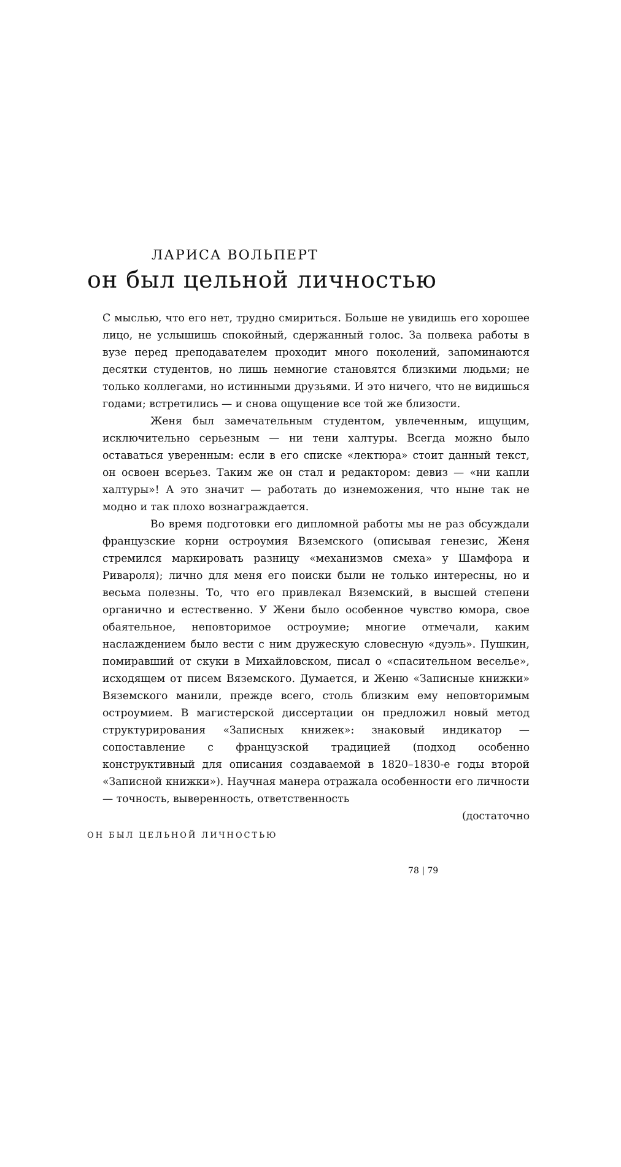ЛАРИСА ВОЛЬПЕРТ
он был цельной личностью
С мыслью, что его нет, трудно смириться. Больше не увидишь его хорошее лицо, не услышишь спокойный, сдержанный голос. За полвека работы в вузе перед преподавателем проходит много поколений, запоминаются десятки студентов, но лишь немногие становятся близкими людьми; не только коллегами, но истинными друзьями. И это ничего, что не видишься годами; встретились — и снова ощущение все той же близости.
Женя был замечательным студентом, увлеченным, ищущим, исключительно серьезным — ни тени халтуры. Всегда можно было оставаться уверенным: если в его списке «лектюра» стоит данный текст, он освоен всерьез. Таким же он стал и редактором: девиз — «ни капли халтуры»! А это значит — работать до изнеможения, что ныне так не модно и так плохо вознаграждается.
Во время подготовки его дипломной работы мы не раз обсуждали французские корни остроумия Вяземского (описывая генезис, Женя стремился маркировать разницу «механизмов смеха» у Шамфора и Ривароля); лично для меня его поиски были не только интересны, но и весьма полезны. То, что его привлекал Вяземский, в высшей степени органично и естественно. У Жени было особенное чувство юмора, свое обаятельное, неповторимое остроумие; многие отмечали, каким наслаждением было вести с ним дружескую словесную «дуэль». Пушкин, помиравший от скуки в Михайловском, писал о «спасительном веселье», исходящем от писем Вяземского. Думается, и Женю «Записные книжки» Вяземского манили, прежде всего, столь близким ему неповторимым остроумием. В магистерской диссертации он предложил новый метод структурирования «Записных книжек»: знаковый индикатор — сопоставление с французской традицией (подход особенно конструктивный для описания создаваемой в 1820–1830-е годы второй «Записной книжки»). Научная манера отражала особенности его личности — точность, выверенность, ответственность
(достаточно
ОН БЫЛ ЦЕЛЬНОЙ ЛИЧНОСТЬЮ
78 | 79